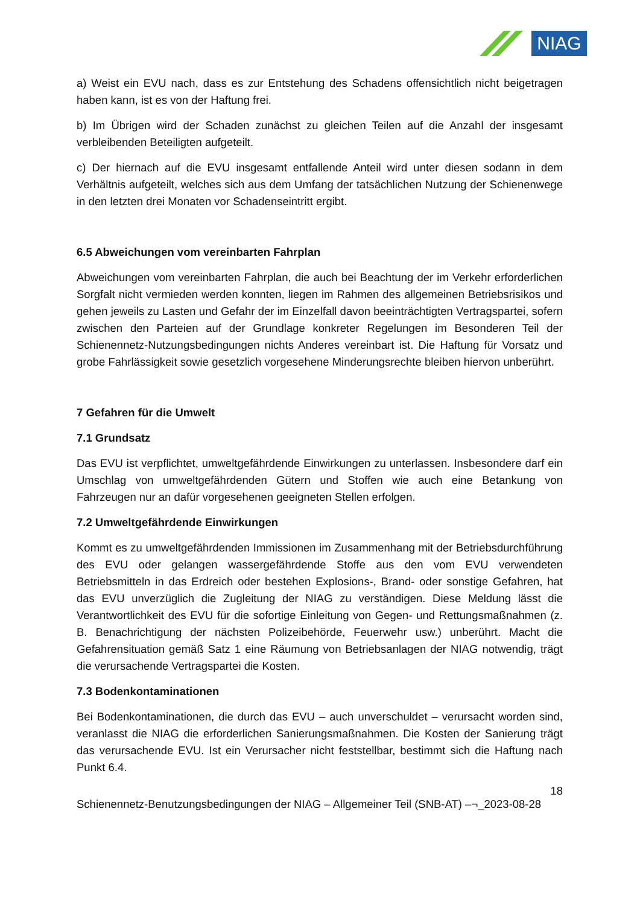NIAG
a) Weist ein EVU nach, dass es zur Entstehung des Schadens offensichtlich nicht beigetragen haben kann, ist es von der Haftung frei.
b) Im Übrigen wird der Schaden zunächst zu gleichen Teilen auf die Anzahl der insgesamt verbleibenden Beteiligten aufgeteilt.
c) Der hiernach auf die EVU insgesamt entfallende Anteil wird unter diesen sodann in dem Verhältnis aufgeteilt, welches sich aus dem Umfang der tatsächlichen Nutzung der Schienenwege in den letzten drei Monaten vor Schadenseintritt ergibt.
6.5 Abweichungen vom vereinbarten Fahrplan
Abweichungen vom vereinbarten Fahrplan, die auch bei Beachtung der im Verkehr erforderlichen Sorgfalt nicht vermieden werden konnten, liegen im Rahmen des allgemeinen Betriebsrisikos und gehen jeweils zu Lasten und Gefahr der im Einzelfall davon beeinträchtigten Vertragspartei, sofern zwischen den Parteien auf der Grundlage konkreter Regelungen im Besonderen Teil der Schienennetz-Nutzungsbedingungen nichts Anderes vereinbart ist. Die Haftung für Vorsatz und grobe Fahrlässigkeit sowie gesetzlich vorgesehene Minderungsrechte bleiben hiervon unberührt.
7 Gefahren für die Umwelt
7.1 Grundsatz
Das EVU ist verpflichtet, umweltgefährdende Einwirkungen zu unterlassen. Insbesondere darf ein Umschlag von umweltgefährdenden Gütern und Stoffen wie auch eine Betankung von Fahrzeugen nur an dafür vorgesehenen geeigneten Stellen erfolgen.
7.2 Umweltgefährdende Einwirkungen
Kommt es zu umweltgefährdenden Immissionen im Zusammenhang mit der Betriebsdurchführung des EVU oder gelangen wassergefährdende Stoffe aus den vom EVU verwendeten Betriebsmitteln in das Erdreich oder bestehen Explosions-, Brand- oder sonstige Gefahren, hat das EVU unverzüglich die Zugleitung der NIAG zu verständigen. Diese Meldung lässt die Verantwortlichkeit des EVU für die sofortige Einleitung von Gegen- und Rettungsmaßnahmen (z. B. Benachrichtigung der nächsten Polizeibehörde, Feuerwehr usw.) unberührt. Macht die Gefahrensituation gemäß Satz 1 eine Räumung von Betriebsanlagen der NIAG notwendig, trägt die verursachende Vertragspartei die Kosten.
7.3 Bodenkontaminationen
Bei Bodenkontaminationen, die durch das EVU – auch unverschuldet – verursacht worden sind, veranlasst die NIAG die erforderlichen Sanierungsmaßnahmen. Die Kosten der Sanierung trägt das verursachende EVU. Ist ein Verursacher nicht feststellbar, bestimmt sich die Haftung nach Punkt 6.4.
18
Schienennetz-Benutzungsbedingungen der NIAG – Allgemeiner Teil (SNB-AT) –¬_2023-08-28